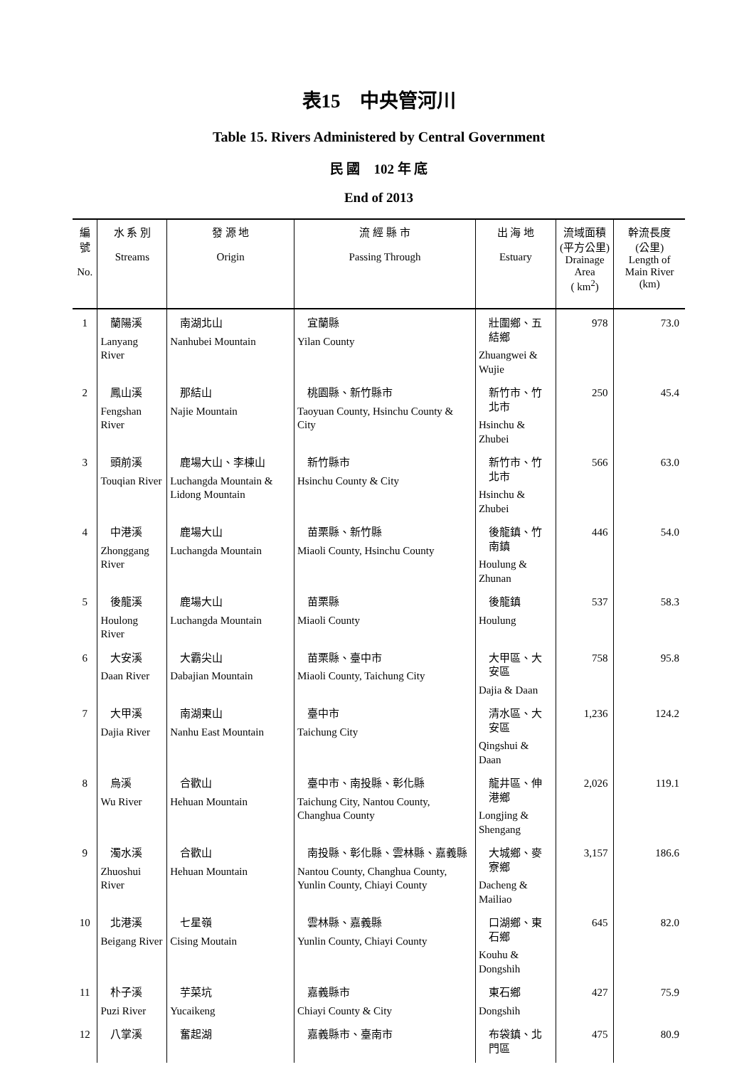表15　中央管河川
Table 15. Rivers Administered by Central Government
民 國　102 年 底
End of 2013
| 編號 No. | 水 系 別 Streams | 發 源 地 Origin | 流 經 縣 市 Passing Through | 出 海 地 Estuary | 流域面積 (平方公里) Drainage Area ( km<sup>2</sup>) | 幹流長度 (公里) Length of Main River (km) |
| --- | --- | --- | --- | --- | --- | --- |
| 1 | 蘭陽溪 Lanyang River | 南湖北山 Nanhubei Mountain | 宜蘭縣 Yilan County | 壯圍鄉、五結鄉 Zhuangwei & Wujie | 978 | 73.0 |
| 2 | 鳳山溪 Fengshan River | 那結山 Najie Mountain | 桃園縣、新竹縣市 Taoyuan County, Hsinchu County & City | 新竹市、竹北市 Hsinchu & Zhubei | 250 | 45.4 |
| 3 | 頭前溪 Touqian River | 鹿場大山、李棟山 Luchangda Mountain & Lidong Mountain | 新竹縣市 Hsinchu County & City | 新竹市、竹北市 Hsinchu & Zhubei | 566 | 63.0 |
| 4 | 中港溪 Zhonggang River | 鹿場大山 Luchangda Mountain | 苗栗縣、新竹縣 Miaoli County, Hsinchu County | 後龍鎮、竹南鎮 Houlung & Zhunan | 446 | 54.0 |
| 5 | 後龍溪 Houlong River | 鹿場大山 Luchangda Mountain | 苗栗縣 Miaoli County | 後龍鎮 Houlung | 537 | 58.3 |
| 6 | 大安溪 Daan River | 大霸尖山 Dabajian Mountain | 苗栗縣、臺中市 Miaoli County, Taichung City | 大甲區、大安區 Dajia & Daan | 758 | 95.8 |
| 7 | 大甲溪 Dajia River | 南湖東山 Nanhu East Mountain | 臺中市 Taichung City | 清水區、大安區 Qingshui & Daan | 1,236 | 124.2 |
| 8 | 烏溪 Wu River | 合歡山 Hehuan Mountain | 臺中市、南投縣、彰化縣 Taichung City, Nantou County, Changhua County | 龍井區、伸港鄉 Longjing & Shengang | 2,026 | 119.1 |
| 9 | 濁水溪 Zhuoshui River | 合歡山 Hehuan Mountain | 南投縣、彰化縣、雲林縣、嘉義縣 Nantou County, Changhua County, Yunlin County, Chiayi County | 大城鄉、麥寮鄉 Dacheng & Mailiao | 3,157 | 186.6 |
| 10 | 北港溪 Beigang River | 七星嶺 Cising Moutain | 雲林縣、嘉義縣 Yunlin County, Chiayi County | 口湖鄉、東石鄉 Kouhu & Dongshih | 645 | 82.0 |
| 11 | 朴子溪 Puzi River | 芋菜坑 Yucaikeng | 嘉義縣市 Chiayi County & City | 東石鄉 Dongshih | 427 | 75.9 |
| 12 | 八掌溪 | 奮起湖 | 嘉義縣市、臺南市 | 布袋鎮、北門區 | 475 | 80.9 |